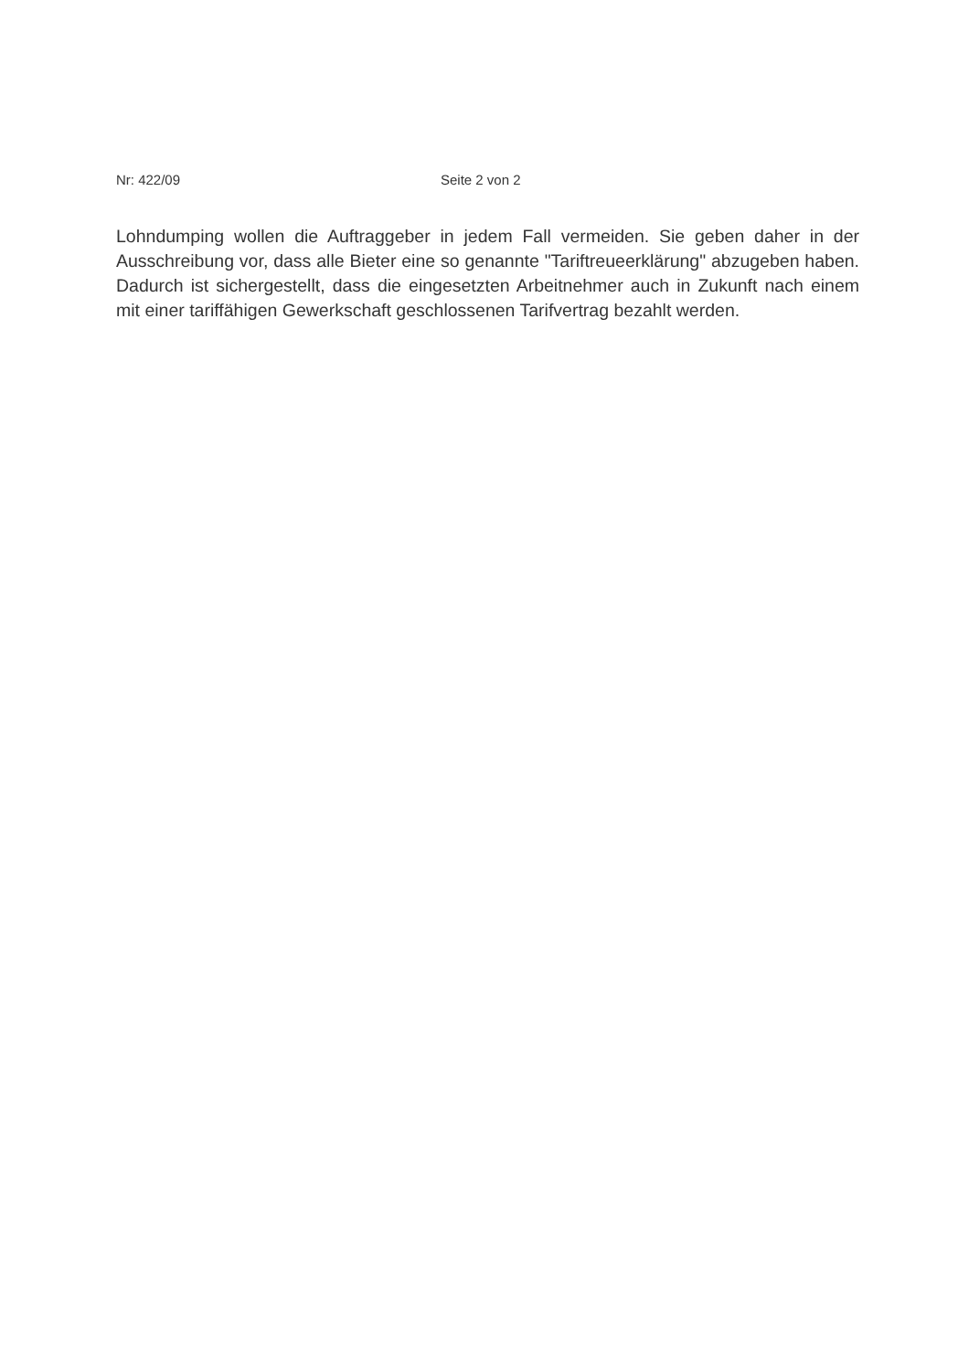Nr: 422/09 Seite 2 von 2
Lohndumping wollen die Auftraggeber in jedem Fall vermeiden. Sie geben daher in der Ausschreibung vor, dass alle Bieter eine so genannte "Tariftreueerklärung" abzugeben haben. Dadurch ist sichergestellt, dass die eingesetzten Arbeitnehmer auch in Zukunft nach einem mit einer tariffähigen Gewerkschaft geschlossenen Tarifvertrag bezahlt werden.